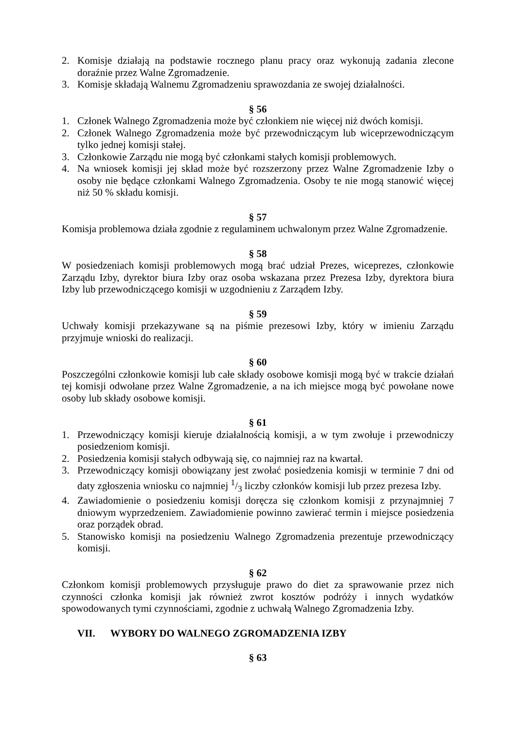2. Komisje działają na podstawie rocznego planu pracy oraz wykonują zadania zlecone doraźnie przez Walne Zgromadzenie.
3. Komisje składają Walnemu Zgromadzeniu sprawozdania ze swojej działalności.
§ 56
1. Członek Walnego Zgromadzenia może być członkiem nie więcej niż dwóch komisji.
2. Członek Walnego Zgromadzenia może być przewodniczącym lub wiceprzewodniczącym tylko jednej komisji stałej.
3. Członkowie Zarządu nie mogą być członkami stałych komisji problemowych.
4. Na wniosek komisji jej skład może być rozszerzony przez Walne Zgromadzenie Izby o osoby nie będące członkami Walnego Zgromadzenia. Osoby te nie mogą stanowić więcej niż 50 % składu komisji.
§ 57
Komisja problemowa działa zgodnie z regulaminem uchwalonym przez Walne Zgromadzenie.
§ 58
W posiedzeniach komisji problemowych mogą brać udział Prezes, wiceprezes, członkowie Zarządu Izby, dyrektor biura Izby oraz osoba wskazana przez Prezesa Izby, dyrektora biura Izby lub przewodniczącego komisji w uzgodnieniu z Zarządem Izby.
§ 59
Uchwały komisji przekazywane są na piśmie prezesowi Izby, który w imieniu Zarządu przyjmuje wnioski do realizacji.
§ 60
Poszczególni członkowie komisji lub całe składy osobowe komisji mogą być w trakcie działań tej komisji odwołane przez Walne Zgromadzenie, a na ich miejsce mogą być powołane nowe osoby lub składy osobowe komisji.
§ 61
1. Przewodniczący komisji kieruje działalnością komisji, a w tym zwołuje i przewodniczy posiedzeniom komisji.
2. Posiedzenia komisji stałych odbywają się, co najmniej raz na kwartał.
3. Przewodniczący komisji obowiązany jest zwołać posiedzenia komisji w terminie 7 dni od daty zgłoszenia wniosku co najmniej 1/3 liczby członków komisji lub przez prezesa Izby.
4. Zawiadomienie o posiedzeniu komisji doręcza się członkom komisji z przynajmniej 7 dniowym wyprzedzeniem. Zawiadomienie powinno zawierać termin i miejsce posiedzenia oraz porządek obrad.
5. Stanowisko komisji na posiedzeniu Walnego Zgromadzenia prezentuje przewodniczący komisji.
§ 62
Członkom komisji problemowych przysługuje prawo do diet za sprawowanie przez nich czynności członka komisji jak również zwrot kosztów podróży i innych wydatków spowodowanych tymi czynnościami, zgodnie z uchwałą Walnego Zgromadzenia Izby.
VII. WYBORY DO WALNEGO ZGROMADZENIA IZBY
§ 63